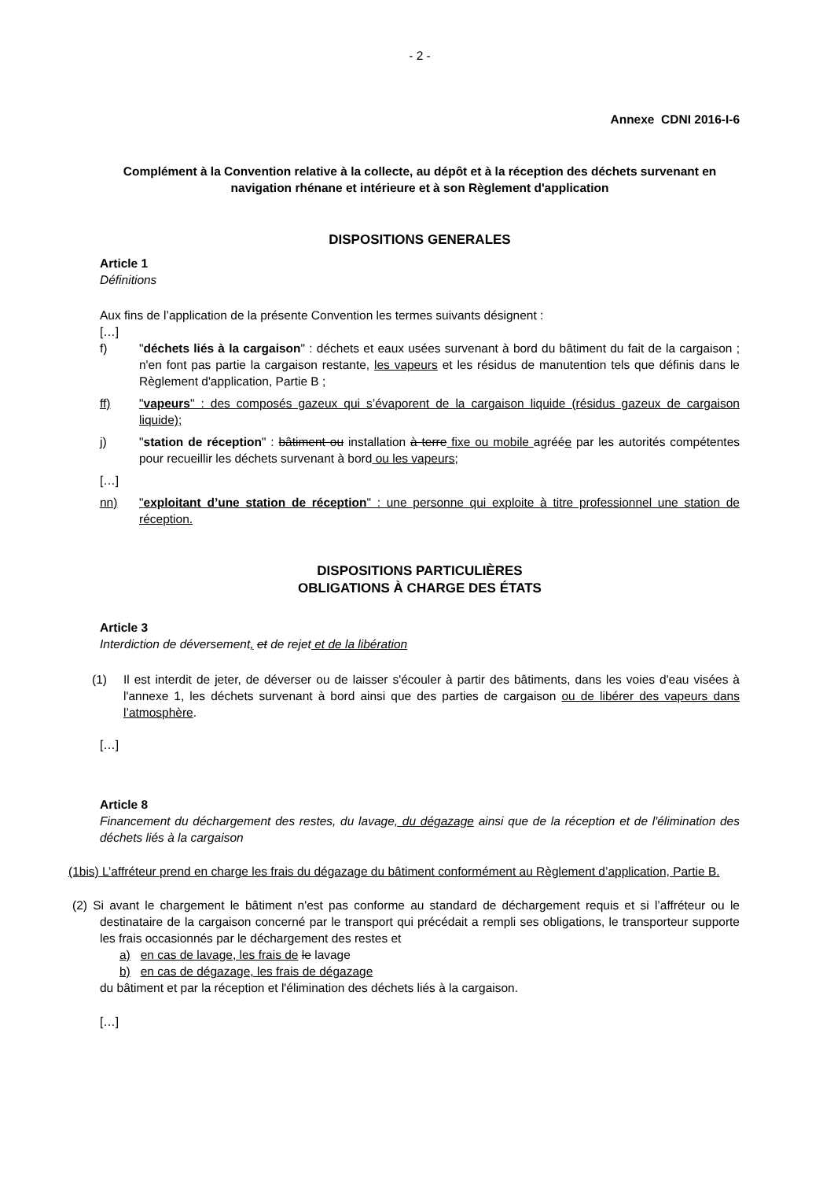- 2 -
Annexe CDNI 2016-I-6
Complément à la Convention relative à la collecte, au dépôt et à la réception des déchets survenant en navigation rhénane et intérieure et à son Règlement d'application
DISPOSITIONS GENERALES
Article 1
Définitions
Aux fins de l’application de la présente Convention les termes suivants désignent :
[…]
f) "déchets liés à la cargaison" : déchets et eaux usées survenant à bord du bâtiment du fait de la cargaison ; n'en font pas partie la cargaison restante, les vapeurs et les résidus de manutention tels que définis dans le Règlement d'application, Partie B ;
ff) "vapeurs" : des composés gazeux qui s’évaporent de la cargaison liquide (résidus gazeux de cargaison liquide);
j) "station de réception" : bâtiment ou installation à terre fixe ou mobile agréée par les autorités compétentes pour recueillir les déchets survenant à bord ou les vapeurs;
[…]
nn) "exploitant d’une station de réception" : une personne qui exploite à titre professionnel une station de réception.
DISPOSITIONS PARTICULIÈRES
OBLIGATIONS À CHARGE DES ÉTATS
Article 3
Interdiction de déversement, et de rejet et de la libération
(1) Il est interdit de jeter, de déverser ou de laisser s'écouler à partir des bâtiments, dans les voies d'eau visées à l'annexe 1, les déchets survenant à bord ainsi que des parties de cargaison ou de libérer des vapeurs dans l’atmosphère.
[…]
Article 8
Financement du déchargement des restes, du lavage, du dégazage ainsi que de la réception et de l'élimination des déchets liés à la cargaison
(1bis) L’affréteur prend en charge les frais du dégazage du bâtiment conformément au Règlement d’application, Partie B.
(2) Si avant le chargement le bâtiment n'est pas conforme au standard de déchargement requis et si l’affréteur ou le destinataire de la cargaison concerné par le transport qui précédait a rempli ses obligations, le transporteur supporte les frais occasionnés par le déchargement des restes et
a) en cas de lavage, les frais de le lavage
b) en cas de dégazage, les frais de dégazage
du bâtiment et par la réception et l'élimination des déchets liés à la cargaison.
[…]